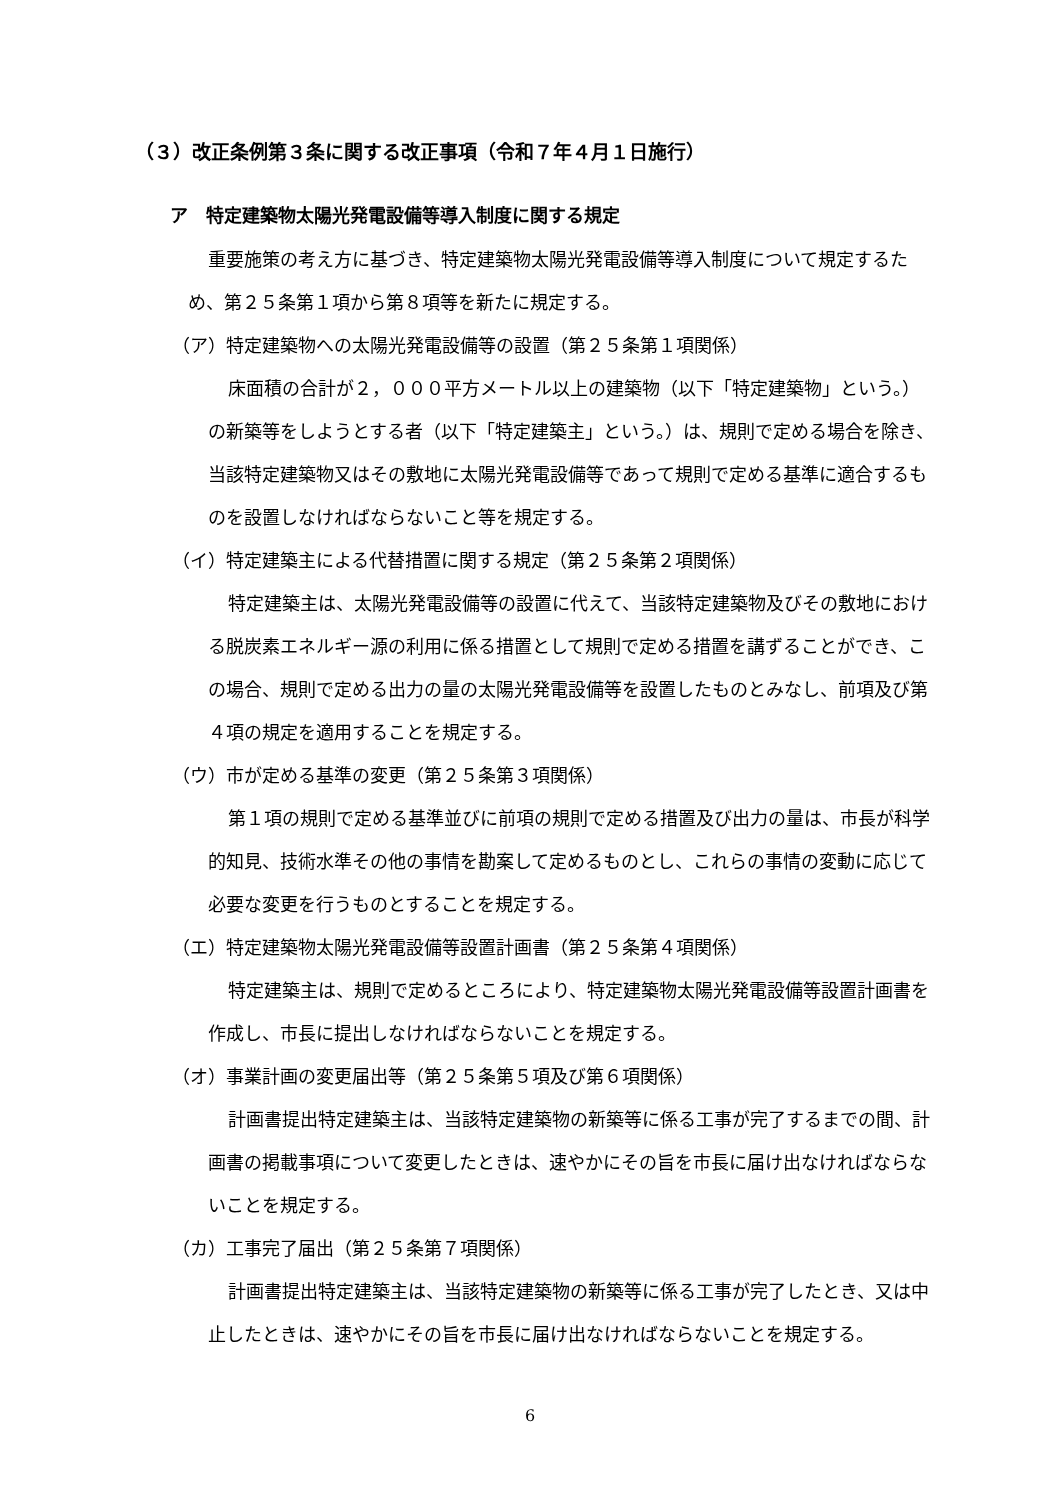（３）改正条例第３条に関する改正事項（令和７年４月１日施行）
ア　特定建築物太陽光発電設備等導入制度に関する規定
重要施策の考え方に基づき、特定建築物太陽光発電設備等導入制度について規定するため、第２５条第１項から第８項等を新たに規定する。
（ア）特定建築物への太陽光発電設備等の設置（第２５条第１項関係）
床面積の合計が２，０００平方メートル以上の建築物（以下「特定建築物」という。）の新築等をしようとする者（以下「特定建築主」という。）は、規則で定める場合を除き、当該特定建築物又はその敷地に太陽光発電設備等であって規則で定める基準に適合するものを設置しなければならないこと等を規定する。
（イ）特定建築主による代替措置に関する規定（第２５条第２項関係）
特定建築主は、太陽光発電設備等の設置に代えて、当該特定建築物及びその敷地における脱炭素エネルギー源の利用に係る措置として規則で定める措置を講ずることができ、この場合、規則で定める出力の量の太陽光発電設備等を設置したものとみなし、前項及び第４項の規定を適用することを規定する。
（ウ）市が定める基準の変更（第２５条第３項関係）
第１項の規則で定める基準並びに前項の規則で定める措置及び出力の量は、市長が科学的知見、技術水準その他の事情を勘案して定めるものとし、これらの事情の変動に応じて必要な変更を行うものとすることを規定する。
（エ）特定建築物太陽光発電設備等設置計画書（第２５条第４項関係）
特定建築主は、規則で定めるところにより、特定建築物太陽光発電設備等設置計画書を作成し、市長に提出しなければならないことを規定する。
（オ）事業計画の変更届出等（第２５条第５項及び第６項関係）
計画書提出特定建築主は、当該特定建築物の新築等に係る工事が完了するまでの間、計画書の掲載事項について変更したときは、速やかにその旨を市長に届け出なければならないことを規定する。
（カ）工事完了届出（第２５条第７項関係）
計画書提出特定建築主は、当該特定建築物の新築等に係る工事が完了したとき、又は中止したときは、速やかにその旨を市長に届け出なければならないことを規定する。
6